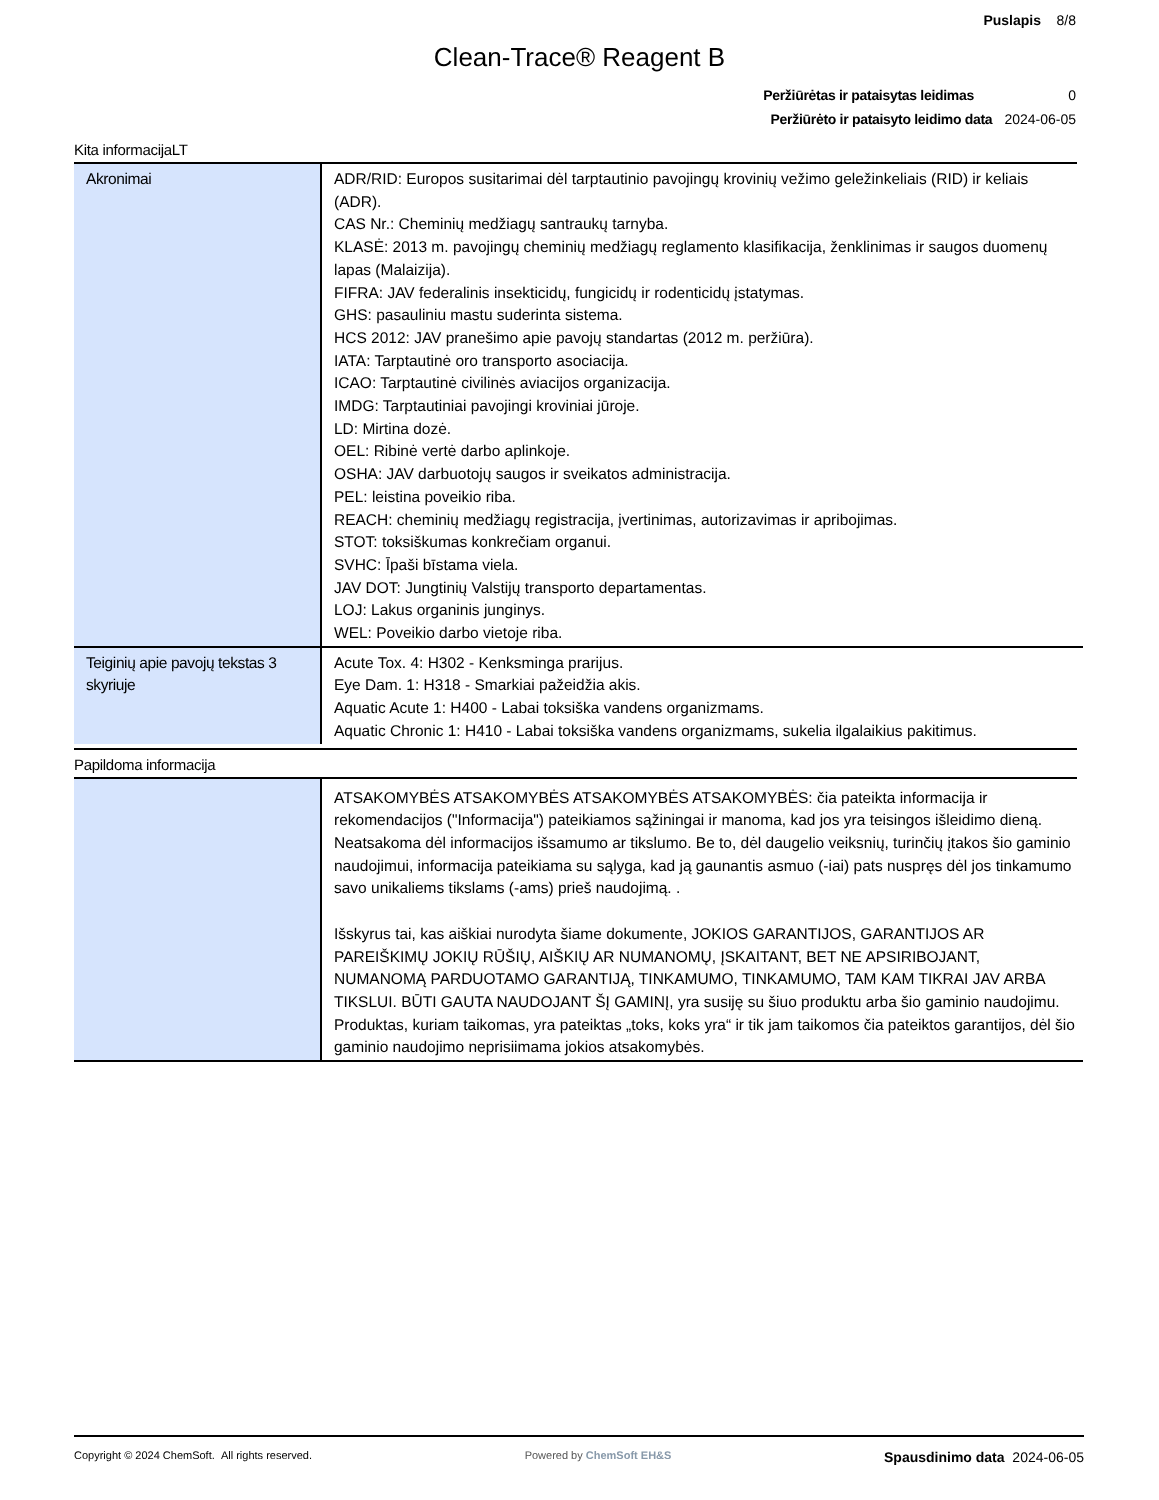Puslapis 8/8
Clean-Trace® Reagent B
Peržiūrėtas ir pataisytas leidimas 0
Peržiūrėto ir pataisyto leidimo data 2024-06-05
Kita informacijaLT
| Akronimai | ADR/RID: Europos susitarimai dėl tarptautinio pavojingų krovinių vežimo geležinkeliais (RID) ir keliais (ADR). CAS Nr.: Cheminių medžiagų santraukų tarnyba. KLASĖ: 2013 m. pavojingų cheminių medžiagų reglamento klasifikacija, ženklinimas ir saugos duomenų lapas (Malaizija). FIFRA: JAV federalinis insekticidų, fungicidų ir rodenticidų įstatymas. GHS: pasauliniu mastu suderinta sistema. HCS 2012: JAV pranešimo apie pavojų standartas (2012 m. peržiūra). IATA: Tarptautinė oro transporto asociacija. ICAO: Tarptautinė civilinės aviacijos organizacija. IMDG: Tarptautiniai pavojingi kroviniai jūroje. LD: Mirtina dozė. OEL: Ribinė vertė darbo aplinkoje. OSHA: JAV darbuotojų saugos ir sveikatos administracija. PEL: leistina poveikio riba. REACH: cheminių medžiagų registracija, įvertinimas, autorizavimas ir apribojimas. STOT: toksiškumas konkrečiam organui. SVHC: Īpaši bīstama viela. JAV DOT: Jungtinių Valstijų transporto departamentas. LOJ: Lakus organinis junginys. WEL: Poveikio darbo vietoje riba. |
| Teiginių apie pavojų tekstas 3 skyriuje | Acute Tox. 4: H302 - Kenksminga prarijus. Eye Dam. 1: H318 - Smarkiai pažeidžia akis. Aquatic Acute 1: H400 - Labai toksiška vandens organizmams. Aquatic Chronic 1: H410 - Labai toksiška vandens organizmams, sukelia ilgalaikius pakitimus. |
Papildoma informacija
| | ATSAKOMYBĖS ATSAKOMYBĖS ATSAKOMYBĖS ATSAKOMYBĖS: čia pateikta informacija ir rekomendacijos ("Informacija") pateikiamos sąžiningai ir manoma, kad jos yra teisingos išleidimo dieną. Neatsakoma dėl informacijos išsamumo ar tikslumo. Be to, dėl daugelio veiksnių, turinčių įtakos šio gaminio naudojimui, informacija pateikiama su sąlyga, kad ją gaunantis asmuo (-iai) pats nuspręs dėl jos tinkamumo savo unikaliems tikslams (-ams) prieš naudojimą. . Išskyrus tai, kas aiškiai nurodyta šiame dokumente, JOKIOS GARANTIJOS, GARANTIJOS AR PAREIŠKIMŲ JOKIŲ RŪŠIŲ, AIŠKIŲ AR NUMANOMŲ, ĮSKAITANT, BET NE APSIRIBOJANT, NUMANOMĄ PARDUOTAMO GARANTIJĄ, TINKAMUMO, TINKAMUMO, TAM KAM TIKRAI JAV ARBA TIKSLUI. BŪTI GAUTA NAUDOJANT ŠĮ GAMINĮ, yra susiję su šiuo produktu arba šio gaminio naudojimu. Produktas, kuriam taikomas, yra pateiktas „toks, koks yra“ ir tik jam taikomos čia pateiktos garantijos, dėl šio gaminio naudojimo neprisiimama jokios atsakomybės. |
Copyright © 2024 ChemSoft. All rights reserved. Powered by ChemSoft EH&S Spausdinimo data 2024-06-05